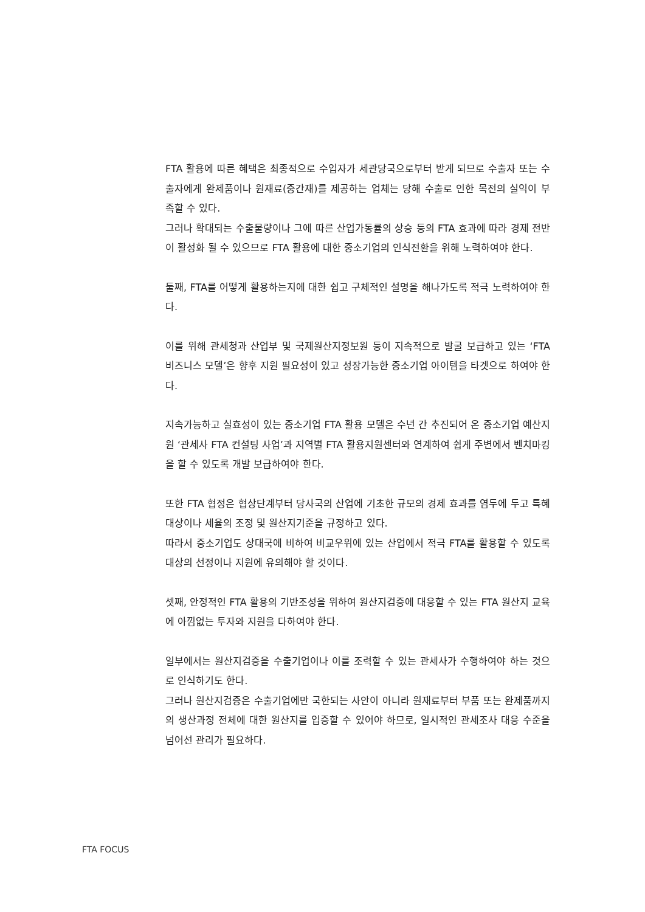FTA 활용에 따른 혜택은 최종적으로 수입자가 세관당국으로부터 받게 되므로 수출자 또는 수출자에게 완제품이나 원재료(중간재)를 제공하는 업체는 당해 수출로 인한 목전의 실익이 부족할 수 있다.
그러나 확대되는 수출물량이나 그에 따른 산업가동률의 상승 등의 FTA 효과에 따라 경제 전반이 활성화 될 수 있으므로 FTA 활용에 대한 중소기업의 인식전환을 위해 노력하여야 한다.
둘째, FTA를 어떻게 활용하는지에 대한 쉽고 구체적인 설명을 해나가도록 적극 노력하여야 한다.
이를 위해 관세청과 산업부 및 국제원산지정보원 등이 지속적으로 발굴 보급하고 있는 ‘FTA 비즈니스 모델’은 향후 지원 필요성이 있고 성장가능한 중소기업 아이템을 타겟으로 하여야 한다.
지속가능하고 실효성이 있는 중소기업 FTA 활용 모델은 수년 간 추진되어 온 중소기업 예산지원 ‘관세사 FTA 컨설팅 사업’과 지역별 FTA 활용지원센터와 연계하여 쉽게 주변에서 벤치마킹을 할 수 있도록 개발 보급하여야 한다.
또한 FTA 협정은 협상단계부터 당사국의 산업에 기초한 규모의 경제 효과를 염두에 두고 특혜대상이나 세율의 조정 및 원산지기준을 규정하고 있다.
따라서 중소기업도 상대국에 비하여 비교우위에 있는 산업에서 적극 FTA를 활용할 수 있도록 대상의 선정이나 지원에 유의해야 할 것이다.
셋째, 안정적인 FTA 활용의 기반조성을 위하여 원산지검증에 대응할 수 있는 FTA 원산지 교육에 아낌없는 투자와 지원을 다하여야 한다.
일부에서는 원산지검증을 수출기업이나 이를 조력할 수 있는 관세사가 수행하여야 하는 것으로 인식하기도 한다.
그러나 원산지검증은 수출기업에만 국한되는 사안이 아니라 원재료부터 부품 또는 완제품까지의 생산과정 전체에 대한 원산지를 입증할 수 있어야 하므로, 일시적인 관세조사 대응 수준을 넘어선 관리가 필요하다.
FTA FOCUS